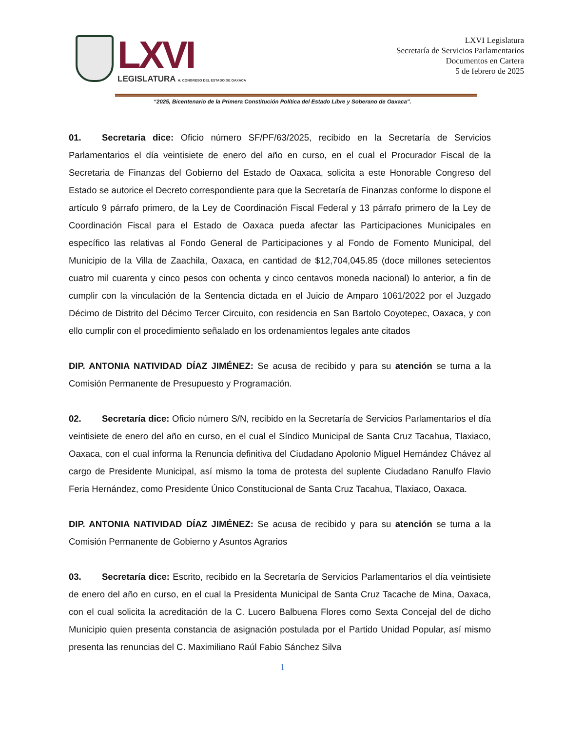LXVI
LEGISLATURA H. CONGRESO DEL ESTADO DE OAXACA
LXVI Legislatura
Secretaría de Servicios Parlamentarios
Documentos en Cartera
5 de febrero de 2025
“2025, Bicentenario de la Primera Constitución Política del Estado Libre y Soberano de Oaxaca”.
01. Secretaria dice: Oficio número SF/PF/63/2025, recibido en la Secretaría de Servicios Parlamentarios el día veintisiete de enero del año en curso, en el cual el Procurador Fiscal de la Secretaria de Finanzas del Gobierno del Estado de Oaxaca, solicita a este Honorable Congreso del Estado se autorice el Decreto correspondiente para que la Secretaría de Finanzas conforme lo dispone el artículo 9 párrafo primero, de la Ley de Coordinación Fiscal Federal y 13 párrafo primero de la Ley de Coordinación Fiscal para el Estado de Oaxaca pueda afectar las Participaciones Municipales en específico las relativas al Fondo General de Participaciones y al Fondo de Fomento Municipal, del Municipio de la Villa de Zaachila, Oaxaca, en cantidad de $12,704,045.85 (doce millones setecientos cuatro mil cuarenta y cinco pesos con ochenta y cinco centavos moneda nacional) lo anterior, a fin de cumplir con la vinculación de la Sentencia dictada en el Juicio de Amparo 1061/2022 por el Juzgado Décimo de Distrito del Décimo Tercer Circuito, con residencia en San Bartolo Coyotepec, Oaxaca, y con ello cumplir con el procedimiento señalado en los ordenamientos legales ante citados
DIP. ANTONIA NATIVIDAD DÍAZ JIMÉNEZ: Se acusa de recibido y para su atención se turna a la Comisión Permanente de Presupuesto y Programación.
02. Secretaría dice: Oficio número S/N, recibido en la Secretaría de Servicios Parlamentarios el día veintisiete de enero del año en curso, en el cual el Síndico Municipal de Santa Cruz Tacahua, Tlaxiaco, Oaxaca, con el cual informa la Renuncia definitiva del Ciudadano Apolonio Miguel Hernández Chávez al cargo de Presidente Municipal, así mismo la toma de protesta del suplente Ciudadano Ranulfo Flavio Feria Hernández, como Presidente Único Constitucional de Santa Cruz Tacahua, Tlaxiaco, Oaxaca.
DIP. ANTONIA NATIVIDAD DÍAZ JIMÉNEZ: Se acusa de recibido y para su atención se turna a la Comisión Permanente de Gobierno y Asuntos Agrarios
03. Secretaría dice: Escrito, recibido en la Secretaría de Servicios Parlamentarios el día veintisiete de enero del año en curso, en el cual la Presidenta Municipal de Santa Cruz Tacache de Mina, Oaxaca, con el cual solicita la acreditación de la C. Lucero Balbuena Flores como Sexta Concejal del de dicho Municipio quien presenta constancia de asignación postulada por el Partido Unidad Popular, así mismo presenta las renuncias del C. Maximiliano Raúl Fabio Sánchez Silva
1